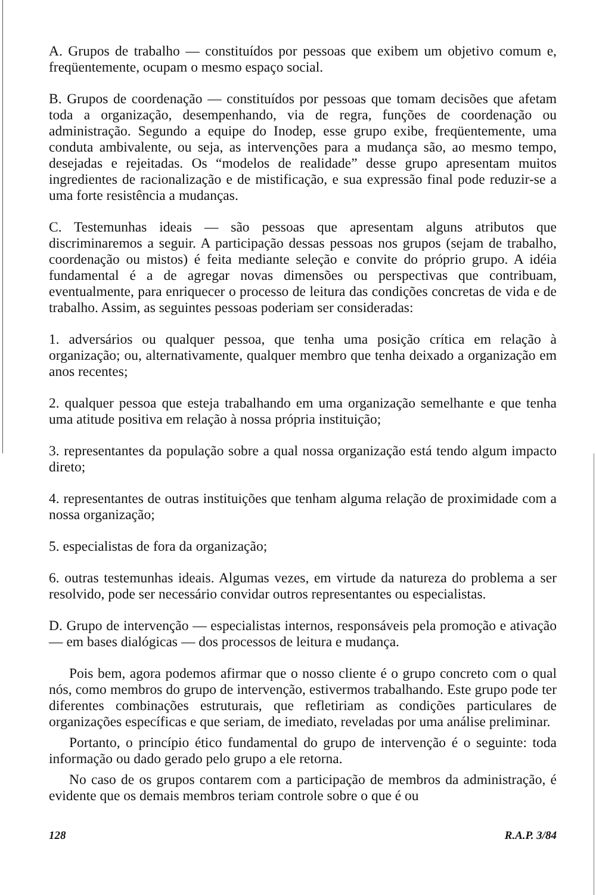A. Grupos de trabalho — constituídos por pessoas que exibem um objetivo comum e, freqüentemente, ocupam o mesmo espaço social.
B. Grupos de coordenação — constituídos por pessoas que tomam decisões que afetam toda a organização, desempenhando, via de regra, funções de coordenação ou administração. Segundo a equipe do Inodep, esse grupo exibe, freqüentemente, uma conduta ambivalente, ou seja, as intervenções para a mudança são, ao mesmo tempo, desejadas e rejeitadas. Os “modelos de realidade” desse grupo apresentam muitos ingredientes de racionalização e de mistificação, e sua expressão final pode reduzir-se a uma forte resistência a mudanças.
C. Testemunhas ideais — são pessoas que apresentam alguns atributos que discriminaremos a seguir. A participação dessas pessoas nos grupos (sejam de trabalho, coordenação ou mistos) é feita mediante seleção e convite do próprio grupo. A idéia fundamental é a de agregar novas dimensões ou perspectivas que contribuam, eventualmente, para enriquecer o processo de leitura das condições concretas de vida e de trabalho. Assim, as seguintes pessoas poderiam ser consideradas:
1. adversários ou qualquer pessoa, que tenha uma posição crítica em relação à organização; ou, alternativamente, qualquer membro que tenha deixado a organização em anos recentes;
2. qualquer pessoa que esteja trabalhando em uma organização semelhante e que tenha uma atitude positiva em relação à nossa própria instituição;
3. representantes da população sobre a qual nossa organização está tendo algum impacto direto;
4. representantes de outras instituições que tenham alguma relação de proximidade com a nossa organização;
5. especialistas de fora da organização;
6. outras testemunhas ideais. Algumas vezes, em virtude da natureza do problema a ser resolvido, pode ser necessário convidar outros representantes ou especialistas.
D. Grupo de intervenção — especialistas internos, responsáveis pela promoção e ativação — em bases dialógicas — dos processos de leitura e mudança.
Pois bem, agora podemos afirmar que o nosso cliente é o grupo concreto com o qual nós, como membros do grupo de intervenção, estivermos trabalhando. Este grupo pode ter diferentes combinações estruturais, que refletiriam as condições particulares de organizações específicas e que seriam, de imediato, reveladas por uma análise preliminar.
Portanto, o princípio ético fundamental do grupo de intervenção é o seguinte: toda informação ou dado gerado pelo grupo a ele retorna.
No caso de os grupos contarem com a participação de membros da administração, é evidente que os demais membros teriam controle sobre o que é ou
128 R.A.P. 3/84